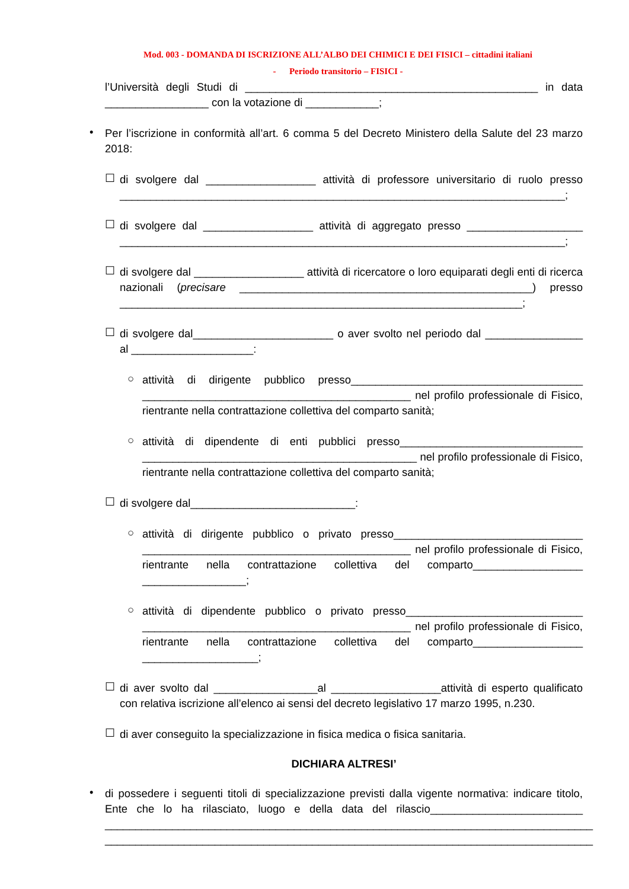Mod. 003 - DOMANDA DI ISCRIZIONE ALL’ALBO DEI CHIMICI E DEI FISICI – cittadini italiani
- Periodo transitorio – FISICI -
l’Università degli Studi di ________________________________________________ in data _________________ con la votazione di ____________;
•
Per l’iscrizione in conformità all’art. 6 comma 5 del Decreto Ministero della Salute del 23 marzo 2018:
☐
di svolgere dal __________________ attività di professore universitario di ruolo presso _________________________________________________________________________;
☐
di svolgere dal __________________ attività di aggregato presso ___________________ _________________________________________________________________________;
☐
di svolgere dal __________________ attività di ricercatore o loro equiparati degli enti di ricerca nazionali (precisare ________________________________________________) presso __________________________________________________________________;
☐
di svolgere dal_______________________ o aver svolto nel periodo dal ________________ al ____________________:
○
attività di dirigente pubblico presso______________________________________ ____________________________________________ nel profilo professionale di Fisico, rientrante nella contrattazione collettiva del comparto sanità;
○
attività di dipendente di enti pubblici presso______________________________ _____________________________________________ nel profilo professionale di Fisico, rientrante nella contrattazione collettiva del comparto sanità;
☐
di svolgere dal___________________________:
○
attività di dirigente pubblico o privato presso_______________________________ ____________________________________________ nel profilo professionale di Fisico, rientrante nella contrattazione collettiva del comparto__________________ _________________;
○
attività di dipendente pubblico o privato presso_____________________________ ____________________________________________ nel profilo professionale di Fisico, rientrante nella contrattazione collettiva del comparto__________________ ___________________;
☐
di aver svolto dal _________________al __________________attività di esperto qualificato con relativa iscrizione all’elenco ai sensi del decreto legislativo 17 marzo 1995, n.230.
☐
di aver conseguito la specializzazione in fisica medica o fisica sanitaria.
DICHIARA ALTRESI’
•
di possedere i seguenti titoli di specializzazione previsti dalla vigente normativa: indicare titolo, Ente che lo ha rilasciato, luogo e della data del rilascio_________________________ ________________________________________________________________________________ ________________________________________________________________________________